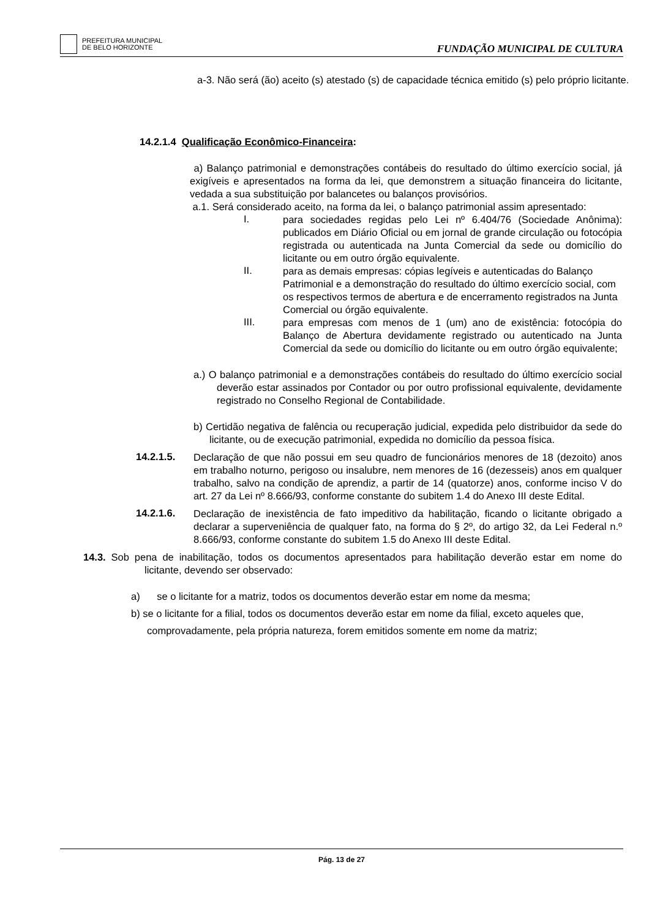PREFEITURA MUNICIPAL
DE BELO HORIZONTE
FUNDAÇÃO MUNICIPAL DE CULTURA
a-3. Não será (ão) aceito (s) atestado (s) de capacidade técnica emitido (s) pelo próprio licitante.
14.2.1.4 Qualificação Econômico-Financeira:
a) Balanço patrimonial e demonstrações contábeis do resultado do último exercício social, já exigíveis e apresentados na forma da lei, que demonstrem a situação financeira do licitante, vedada a sua substituição por balancetes ou balanços provisórios.
a.1. Será considerado aceito, na forma da lei, o balanço patrimonial assim apresentado:
I.
para sociedades regidas pelo Lei nº 6.404/76 (Sociedade Anônima): publicados em Diário Oficial ou em jornal de grande circulação ou fotocópia registrada ou autenticada na Junta Comercial da sede ou domicílio do licitante ou em outro órgão equivalente.
II.
para as demais empresas: cópias legíveis e autenticadas do Balanço Patrimonial e a demonstração do resultado do último exercício social, com os respectivos termos de abertura e de encerramento registrados na Junta Comercial ou órgão equivalente.
III.
para empresas com menos de 1 (um) ano de existência: fotocópia do Balanço de Abertura devidamente registrado ou autenticado na Junta Comercial da sede ou domicílio do licitante ou em outro órgão equivalente;
a.) O balanço patrimonial e a demonstrações contábeis do resultado do último exercício social deverão estar assinados por Contador ou por outro profissional equivalente, devidamente registrado no Conselho Regional de Contabilidade.
b) Certidão negativa de falência ou recuperação judicial, expedida pelo distribuidor da sede do licitante, ou de execução patrimonial, expedida no domicílio da pessoa física.
14.2.1.5.
Declaração de que não possui em seu quadro de funcionários menores de 18 (dezoito) anos em trabalho noturno, perigoso ou insalubre, nem menores de 16 (dezesseis) anos em qualquer trabalho, salvo na condição de aprendiz, a partir de 14 (quatorze) anos, conforme inciso V do art. 27 da Lei nº 8.666/93, conforme constante do subitem 1.4 do Anexo III deste Edital.
14.2.1.6.
Declaração de inexistência de fato impeditivo da habilitação, ficando o licitante obrigado a declarar a superveniência de qualquer fato, na forma do § 2º, do artigo 32, da Lei Federal n.º 8.666/93, conforme constante do subitem 1.5 do Anexo III deste Edital.
14.3. Sob pena de inabilitação, todos os documentos apresentados para habilitação deverão estar em nome do licitante, devendo ser observado:
a) se o licitante for a matriz, todos os documentos deverão estar em nome da mesma;
b) se o licitante for a filial, todos os documentos deverão estar em nome da filial, exceto aqueles que, comprovadamente, pela própria natureza, forem emitidos somente em nome da matriz;
Pág. 13 de 27